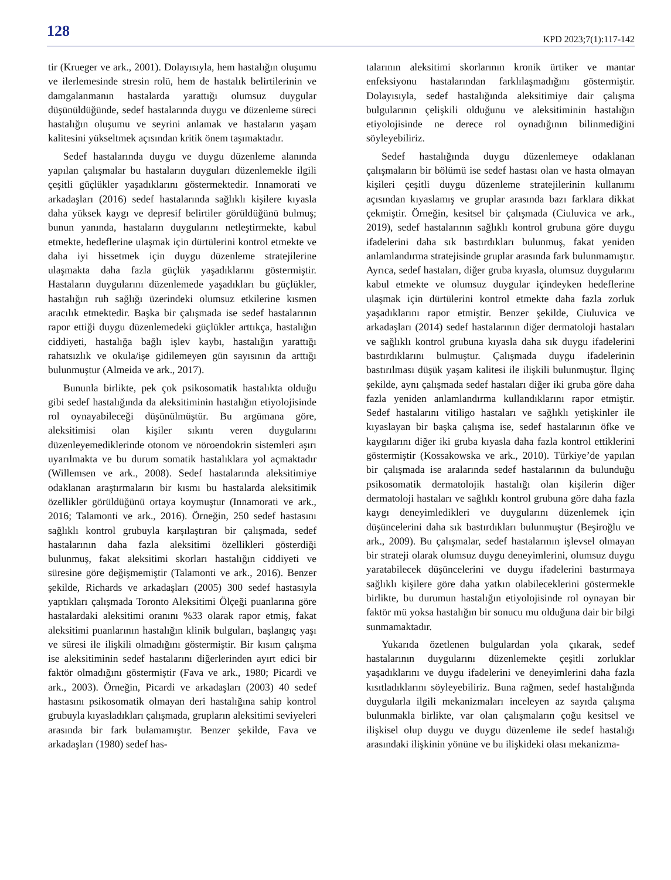128 KPD 2023;7(1):117-142
tir (Krueger ve ark., 2001). Dolayısıyla, hem hastalığın oluşumu ve ilerlemesinde stresin rolü, hem de hastalık belirtilerinin ve damgalanmanın hastalarda yarattığı olumsuz duygular düşünüldüğünde, sedef hastalarında duygu ve düzenleme süreci hastalığın oluşumu ve seyrini anlamak ve hastaların yaşam kalitesini yükseltmek açısından kritik önem taşımaktadır.
Sedef hastalarında duygu ve duygu düzenleme alanında yapılan çalışmalar bu hastaların duyguları düzenlemekle ilgili çeşitli güçlükler yaşadıklarını göstermektedir. Innamorati ve arkadaşları (2016) sedef hastalarında sağlıklı kişilere kıyasla daha yüksek kaygı ve depresif belirtiler görüldüğünü bulmuş; bunun yanında, hastaların duygularını netleştirmekte, kabul etmekte, hedeflerine ulaşmak için dürtülerini kontrol etmekte ve daha iyi hissetmek için duygu düzenleme stratejilerine ulaşmakta daha fazla güçlük yaşadıklarını göstermiştir. Hastaların duygularını düzenlemede yaşadıkları bu güçlükler, hastalığın ruh sağlığı üzerindeki olumsuz etkilerine kısmen aracılık etmektedir. Başka bir çalışmada ise sedef hastalarının rapor ettiği duygu düzenlemedeki güçlükler arttıkça, hastalığın ciddiyeti, hastalığa bağlı işlev kaybı, hastalığın yarattığı rahatsızlık ve okula/işe gidilemeyen gün sayısının da arttığı bulunmuştur (Almeida ve ark., 2017).
Bununla birlikte, pek çok psikosomatik hastalıkta olduğu gibi sedef hastalığında da aleksitiminin hastalığın etiyolojisinde rol oynayabileceği düşünülmüştür. Bu argümana göre, aleksitimisi olan kişiler sıkıntı veren duygularını düzenleyemediklerinde otonom ve nöroendokrin sistemleri aşırı uyarılmakta ve bu durum somatik hastalıklara yol açmaktadır (Willemsen ve ark., 2008). Sedef hastalarında aleksitimiye odaklanan araştırmaların bir kısmı bu hastalarda aleksitimik özellikler görüldüğünü ortaya koymuştur (Innamorati ve ark., 2016; Talamonti ve ark., 2016). Örneğin, 250 sedef hastasını sağlıklı kontrol grubuyla karşılaştıran bir çalışmada, sedef hastalarının daha fazla aleksitimi özellikleri gösterdiği bulunmuş, fakat aleksitimi skorları hastalığın ciddiyeti ve süresine göre değişmemiştir (Talamonti ve ark., 2016). Benzer şekilde, Richards ve arkadaşları (2005) 300 sedef hastasıyla yaptıkları çalışmada Toronto Aleksitimi Ölçeği puanlarına göre hastalardaki aleksitimi oranını %33 olarak rapor etmiş, fakat aleksitimi puanlarının hastalığın klinik bulguları, başlangıç yaşı ve süresi ile ilişkili olmadığını göstermiştir. Bir kısım çalışma ise aleksitiminin sedef hastalarını diğerlerinden ayırt edici bir faktör olmadığını göstermiştir (Fava ve ark., 1980; Picardi ve ark., 2003). Örneğin, Picardi ve arkadaşları (2003) 40 sedef hastasını psikosomatik olmayan deri hastalığına sahip kontrol grubuyla kıyasladıkları çalışmada, grupların aleksitimi seviyeleri arasında bir fark bulamamıştır. Benzer şekilde, Fava ve arkadaşları (1980) sedef has-
talarının aleksitimi skorlarının kronik ürtiker ve mantar enfeksiyonu hastalarından farklılaşmadığını göstermiştir. Dolayısıyla, sedef hastalığında aleksitimiye dair çalışma bulgularının çelişkili olduğunu ve aleksitiminin hastalığın etiyolojisinde ne derece rol oynadığının bilinmediğini söyleyebiliriz.
Sedef hastalığında duygu düzenlemeye odaklanan çalışmaların bir bölümü ise sedef hastası olan ve hasta olmayan kişileri çeşitli duygu düzenleme stratejilerinin kullanımı açısından kıyaslamış ve gruplar arasında bazı farklara dikkat çekmiştir. Örneğin, kesitsel bir çalışmada (Ciuluvica ve ark., 2019), sedef hastalarının sağlıklı kontrol grubuna göre duygu ifadelerini daha sık bastırdıkları bulunmuş, fakat yeniden anlamlandırma stratejisinde gruplar arasında fark bulunmamıştır. Ayrıca, sedef hastaları, diğer gruba kıyasla, olumsuz duygularını kabul etmekte ve olumsuz duygular içindeyken hedeflerine ulaşmak için dürtülerini kontrol etmekte daha fazla zorluk yaşadıklarını rapor etmiştir. Benzer şekilde, Ciuluvica ve arkadaşları (2014) sedef hastalarının diğer dermatoloji hastaları ve sağlıklı kontrol grubuna kıyasla daha sık duygu ifadelerini bastırdıklarını bulmuştur. Çalışmada duygu ifadelerinin bastırılması düşük yaşam kalitesi ile ilişkili bulunmuştur. İlginç şekilde, aynı çalışmada sedef hastaları diğer iki gruba göre daha fazla yeniden anlamlandırma kullandıklarını rapor etmiştir. Sedef hastalarını vitiligo hastaları ve sağlıklı yetişkinler ile kıyaslayan bir başka çalışma ise, sedef hastalarının öfke ve kaygılarını diğer iki gruba kıyasla daha fazla kontrol ettiklerini göstermiştir (Kossakowska ve ark., 2010). Türkiye’de yapılan bir çalışmada ise aralarında sedef hastalarının da bulunduğu psikosomatik dermatolojik hastalığı olan kişilerin diğer dermatoloji hastaları ve sağlıklı kontrol grubuna göre daha fazla kaygı deneyimledikleri ve duygularını düzenlemek için düşüncelerini daha sık bastırdıkları bulunmuştur (Beşiroğlu ve ark., 2009). Bu çalışmalar, sedef hastalarının işlevsel olmayan bir strateji olarak olumsuz duygu deneyimlerini, olumsuz duygu yaratabilecek düşüncelerini ve duygu ifadelerini bastırmaya sağlıklı kişilere göre daha yatkın olabileceklerini göstermekle birlikte, bu durumun hastalığın etiyolojisinde rol oynayan bir faktör mü yoksa hastalığın bir sonucu mu olduğuna dair bir bilgi sunmamaktadır.
Yukarıda özetlenen bulgulardan yola çıkarak, sedef hastalarının duygularını düzenlemekte çeşitli zorluklar yaşadıklarını ve duygu ifadelerini ve deneyimlerini daha fazla kısıtladıklarını söyleyebiliriz. Buna rağmen, sedef hastalığında duygularla ilgili mekanizmaları inceleyen az sayıda çalışma bulunmakla birlikte, var olan çalışmaların çoğu kesitsel ve ilişkisel olup duygu ve duygu düzenleme ile sedef hastalığı arasındaki ilişkinin yönüne ve bu ilişkideki olası mekanizma-